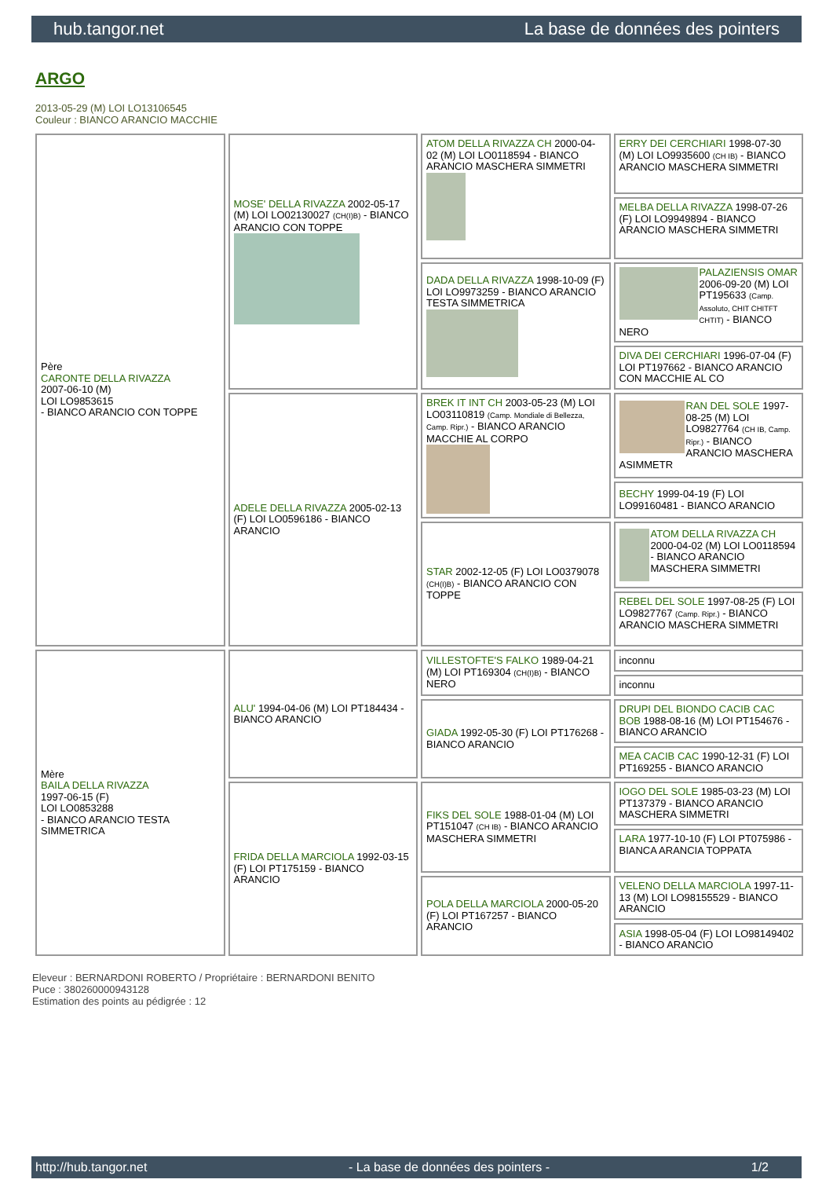hub.tangor.net La base de données des pointers
ARGO
2013-05-29 (M) LOI LO13106545
Couleur : BIANCO ARANCIO MACCHIE
| Père CARONTE DELLA RIVAZZA 2007-06-10 (M) LOI LO9853615 - BIANCO ARANCIO CON TOPPE | MOSE' DELLA RIVAZZA 2002-05-17 (M) LOI LO02130027 (CH(I)B) - BIANCO ARANCIO CON TOPPE | ATOM DELLA RIVAZZA CH 2000-04-02 (M) LOI LO0118594 - BIANCO ARANCIO MASCHERA SIMMETRI | ERRY DEI CERCHIARI 1998-07-30 (M) LOI LO9935600 (CH IB) - BIANCO ARANCIO MASCHERA SIMMETRI |
| | | | MELBA DELLA RIVAZZA 1998-07-26 (F) LOI LO9949894 - BIANCO ARANCIO MASCHERA SIMMETRI |
| | | DADA DELLA RIVAZZA 1998-10-09 (F) LOI LO9973259 - BIANCO ARANCIO TESTA SIMMETRICA | PALAZIENSIS OMAR 2006-09-20 (M) LOI PT195633 (Camp. Assoluto, CHIT CHITFT CHTIT) - BIANCO NERO |
| | | | DIVA DEI CERCHIARI 1996-07-04 (F) LOI PT197662 - BIANCO ARANCIO CON MACCHIE AL CO |
| | ADELE DELLA RIVAZZA 2005-02-13 (F) LOI LO0596186 - BIANCO ARANCIO | BREK IT INT CH 2003-05-23 (M) LOI LO03110819 (Camp. Mondiale di Bellezza, Camp. Ripr.) - BIANCO ARANCIO MACCHIE AL CORPO | RAN DEL SOLE 1997-08-25 (M) LOI LO9827764 (CH IB, Camp. Ripr.) - BIANCO ARANCIO MASCHERA ASIMMETR |
| | | | BECHY 1999-04-19 (F) LOI LO99160481 - BIANCO ARANCIO |
| | | STAR 2002-12-05 (F) LOI LO0379078 (CH(I)B) - BIANCO ARANCIO CON TOPPE | ATOM DELLA RIVAZZA CH 2000-04-02 (M) LOI LO0118594 - BIANCO ARANCIO MASCHERA SIMMETRI |
| | | | REBEL DEL SOLE 1997-08-25 (F) LOI LO9827767 (Camp. Ripr.) - BIANCO ARANCIO MASCHERA SIMMETRI |
| Mère BAILA DELLA RIVAZZA 1997-06-15 (F) LOI LO0853288 - BIANCO ARANCIO TESTA SIMMETRICA | ALU' 1994-04-06 (M) LOI PT184434 - BIANCO ARANCIO | VILLESTOFTE'S FALKO 1989-04-21 (M) LOI PT169304 (CH(I)B) - BIANCO NERO | inconnu |
| | | | inconnu |
| | | GIADA 1992-05-30 (F) LOI PT176268 - BIANCO ARANCIO | DRUPI DEL BIONDO CACIB CAC BOB 1988-08-16 (M) LOI PT154676 - BIANCO ARANCIO |
| | | | MEA CACIB CAC 1990-12-31 (F) LOI PT169255 - BIANCO ARANCIO |
| | FRIDA DELLA MARCIOLA 1992-03-15 (F) LOI PT175159 - BIANCO ARANCIO | FIKS DEL SOLE 1988-01-04 (M) LOI PT151047 (CH IB) - BIANCO ARANCIO MASCHERA SIMMETRI | IOGO DEL SOLE 1985-03-23 (M) LOI PT137379 - BIANCO ARANCIO MASCHERA SIMMETRI |
| | | | LARA 1977-10-10 (F) LOI PT075986 - BIANCA ARANCIA TOPPATA |
| | | POLA DELLA MARCIOLA 2000-05-20 (F) LOI PT167257 - BIANCO ARANCIO | VELENO DELLA MARCIOLA 1997-11-13 (M) LOI LO98155529 - BIANCO ARANCIO |
| | | | ASIA 1998-05-04 (F) LOI LO98149402 - BIANCO ARANCIO |
Eleveur : BERNARDONI ROBERTO / Propriétaire : BERNARDONI BENITO
Puce : 380260000943128
Estimation des points au pédigrée : 12
http://hub.tangor.net - La base de données des pointers - 1/2